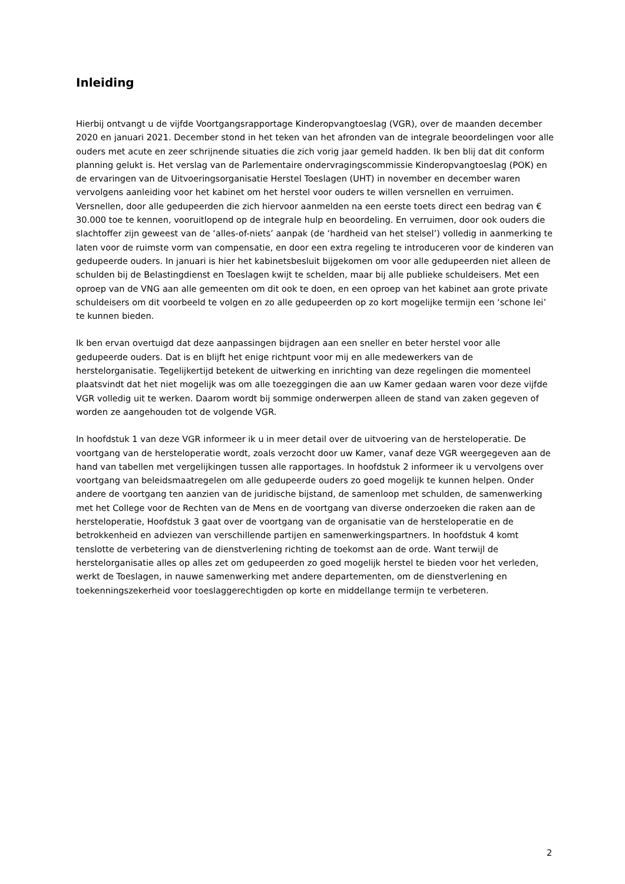Inleiding
Hierbij ontvangt u de vijfde Voortgangsrapportage Kinderopvangtoeslag (VGR), over de maanden december 2020 en januari 2021. December stond in het teken van het afronden van de integrale beoordelingen voor alle ouders met acute en zeer schrijnende situaties die zich vorig jaar gemeld hadden. Ik ben blij dat dit conform planning gelukt is. Het verslag van de Parlementaire ondervragingscommissie Kinderopvangtoeslag (POK) en de ervaringen van de Uitvoeringsorganisatie Herstel Toeslagen (UHT) in november en december waren vervolgens aanleiding voor het kabinet om het herstel voor ouders te willen versnellen en verruimen. Versnellen, door alle gedupeerden die zich hiervoor aanmelden na een eerste toets direct een bedrag van € 30.000 toe te kennen, vooruitlopend op de integrale hulp en beoordeling. En verruimen, door ook ouders die slachtoffer zijn geweest van de ‘alles-of-niets’ aanpak (de ‘hardheid van het stelsel’) volledig in aanmerking te laten voor de ruimste vorm van compensatie, en door een extra regeling te introduceren voor de kinderen van gedupeerde ouders. In januari is hier het kabinetsbesluit bijgekomen om voor alle gedupeerden niet alleen de schulden bij de Belastingdienst en Toeslagen kwijt te schelden, maar bij alle publieke schuldeisers. Met een oproep van de VNG aan alle gemeenten om dit ook te doen, en een oproep van het kabinet aan grote private schuldeisers om dit voorbeeld te volgen en zo alle gedupeerden op zo kort mogelijke termijn een ‘schone lei’ te kunnen bieden.
Ik ben ervan overtuigd dat deze aanpassingen bijdragen aan een sneller en beter herstel voor alle gedupeerde ouders. Dat is en blijft het enige richtpunt voor mij en alle medewerkers van de herstelorganisatie. Tegelijkertijd betekent de uitwerking en inrichting van deze regelingen die momenteel plaatsvindt dat het niet mogelijk was om alle toezeggingen die aan uw Kamer gedaan waren voor deze vijfde VGR volledig uit te werken. Daarom wordt bij sommige onderwerpen alleen de stand van zaken gegeven of worden ze aangehouden tot de volgende VGR.
In hoofdstuk 1 van deze VGR informeer ik u in meer detail over de uitvoering van de hersteloperatie. De voortgang van de hersteloperatie wordt, zoals verzocht door uw Kamer, vanaf deze VGR weergegeven aan de hand van tabellen met vergelijkingen tussen alle rapportages. In hoofdstuk 2 informeer ik u vervolgens over voortgang van beleidsmaatregelen om alle gedupeerde ouders zo goed mogelijk te kunnen helpen. Onder andere de voortgang ten aanzien van de juridische bijstand, de samenloop met schulden, de samenwerking met het College voor de Rechten van de Mens en de voortgang van diverse onderzoeken die raken aan de hersteloperatie, Hoofdstuk 3 gaat over de voortgang van de organisatie van de hersteloperatie en de betrokkenheid en adviezen van verschillende partijen en samenwerkingspartners. In hoofdstuk 4 komt tenslotte de verbetering van de dienstverlening richting de toekomst aan de orde. Want terwijl de herstelorganisatie alles op alles zet om gedupeerden zo goed mogelijk herstel te bieden voor het verleden, werkt de Toeslagen, in nauwe samenwerking met andere departementen, om de dienstverlening en toekenningszekerheid voor toeslaggerechtigden op korte en middellange termijn te verbeteren.
2